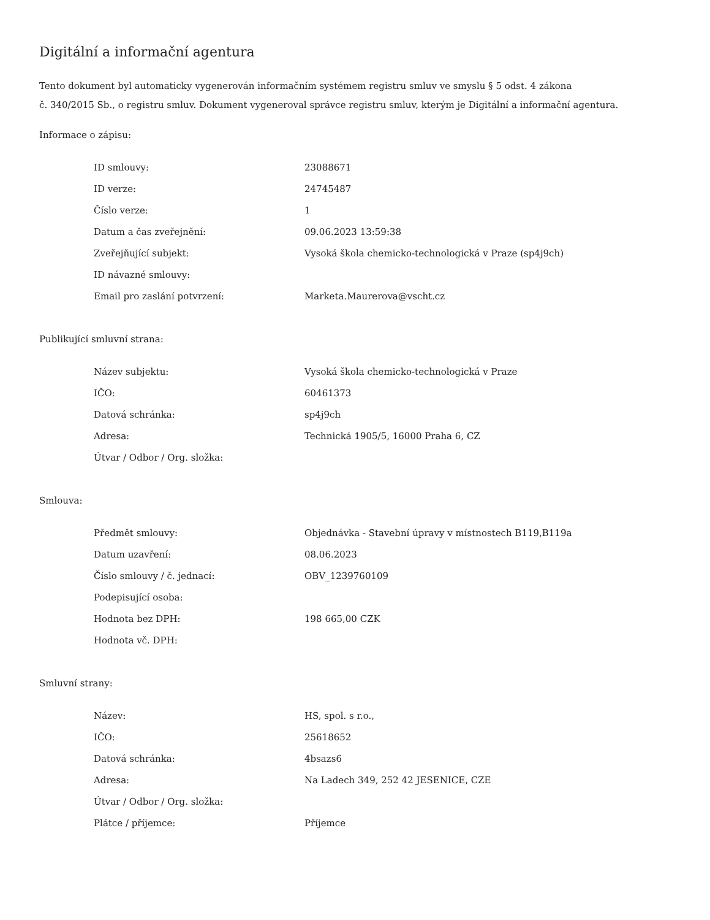Digitální a informační agentura
Tento dokument byl automaticky vygenerován informačním systémem registru smluv ve smyslu § 5 odst. 4 zákona
č. 340/2015 Sb., o registru smluv. Dokument vygeneroval správce registru smluv, kterým je Digitální a informační agentura.
Informace o zápisu:
| ID smlouvy: | 23088671 |
| ID verze: | 24745487 |
| Číslo verze: | 1 |
| Datum a čas zveřejnění: | 09.06.2023 13:59:38 |
| Zveřejňující subjekt: | Vysoká škola chemicko-technologická v Praze (sp4j9ch) |
| ID návazné smlouvy: | |
| Email pro zaslání potvrzení: | Marketa.Maurerova@vscht.cz |
Publikující smluvní strana:
| Název subjektu: | Vysoká škola chemicko-technologická v Praze |
| IČO: | 60461373 |
| Datová schránka: | sp4j9ch |
| Adresa: | Technická 1905/5, 16000 Praha 6, CZ |
| Útvar / Odbor / Org. složka: | |
Smlouva:
| Předmět smlouvy: | Objednávka - Stavební úpravy v místnostech B119,B119a |
| Datum uzavření: | 08.06.2023 |
| Číslo smlouvy / č. jednací: | OBV_1239760109 |
| Podepisující osoba: | |
| Hodnota bez DPH: | 198 665,00 CZK |
| Hodnota vč. DPH: | |
Smluvní strany:
| Název: | HS, spol. s r.o., |
| IČO: | 25618652 |
| Datová schránka: | 4bsazs6 |
| Adresa: | Na Ladech 349, 252 42 JESENICE, CZE |
| Útvar / Odbor / Org. složka: | |
| Plátce / příjemce: | Příjemce |